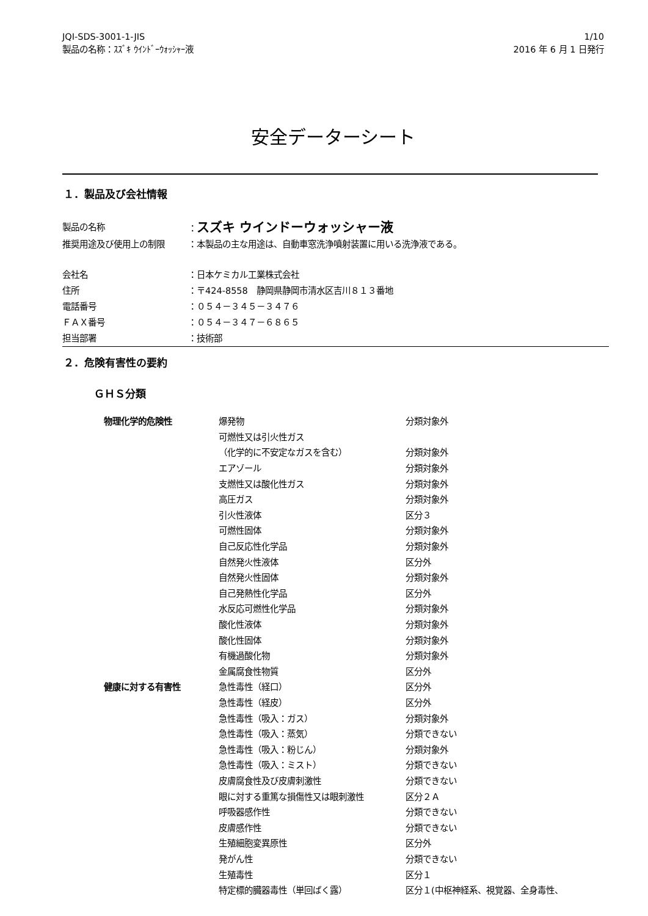JQI-SDS-3001-1-JIS
製品の名称：ｽｽﾞｷ ｳｲﾝﾄﾞｰｳｫｯｼｬｰ液
1/10
2016 年 6 月 1 日発行
安全データーシート
１．製品及び会社情報
| 製品の名称 | ： スズキ ウインドーウォッシャー液 |
| 推奨用途及び使用上の制限 | ：本製品の主な用途は、自動車窓洗浄噴射装置に用いる洗浄液である。 |
| 会社名 | ：日本ケミカル工業株式会社 |
| 住所 | ：〒424-8558 静岡県静岡市清水区吉川８１３番地 |
| 電話番号 | ：０５４－３４５－３４７６ |
| ＦＡＸ番号 | ：０５４－３４７－６８６５ |
| 担当部署 | ：技術部 |
２．危険有害性の要約
ＧＨＳ分類
| 物理化学的危険性 | 爆発物 | 分類対象外 |
| | 可燃性又は引火性ガス | |
| | （化学的に不安定なガスを含む） | 分類対象外 |
| | エアゾール | 分類対象外 |
| | 支燃性又は酸化性ガス | 分類対象外 |
| | 高圧ガス | 分類対象外 |
| | 引火性液体 | 区分３ |
| | 可燃性固体 | 分類対象外 |
| | 自己反応性化学品 | 分類対象外 |
| | 自然発火性液体 | 区分外 |
| | 自然発火性固体 | 分類対象外 |
| | 自己発熱性化学品 | 区分外 |
| | 水反応可燃性化学品 | 分類対象外 |
| | 酸化性液体 | 分類対象外 |
| | 酸化性固体 | 分類対象外 |
| | 有機過酸化物 | 分類対象外 |
| | 金属腐食性物質 | 区分外 |
| 健康に対する有害性 | 急性毒性（経口） | 区分外 |
| | 急性毒性（経皮） | 区分外 |
| | 急性毒性（吸入：ガス） | 分類対象外 |
| | 急性毒性（吸入：蒸気） | 分類できない |
| | 急性毒性（吸入：粉じん） | 分類対象外 |
| | 急性毒性（吸入：ミスト） | 分類できない |
| | 皮膚腐食性及び皮膚刺激性 | 分類できない |
| | 眼に対する重篤な損傷性又は眼刺激性 | 区分２Ａ |
| | 呼吸器感作性 | 分類できない |
| | 皮膚感作性 | 分類できない |
| | 生殖細胞変異原性 | 区分外 |
| | 発がん性 | 分類できない |
| | 生殖毒性 | 区分１ |
| | 特定標的臓器毒性（単回ばく露） | 区分１(中枢神経系、視覚器、全身毒性、 |